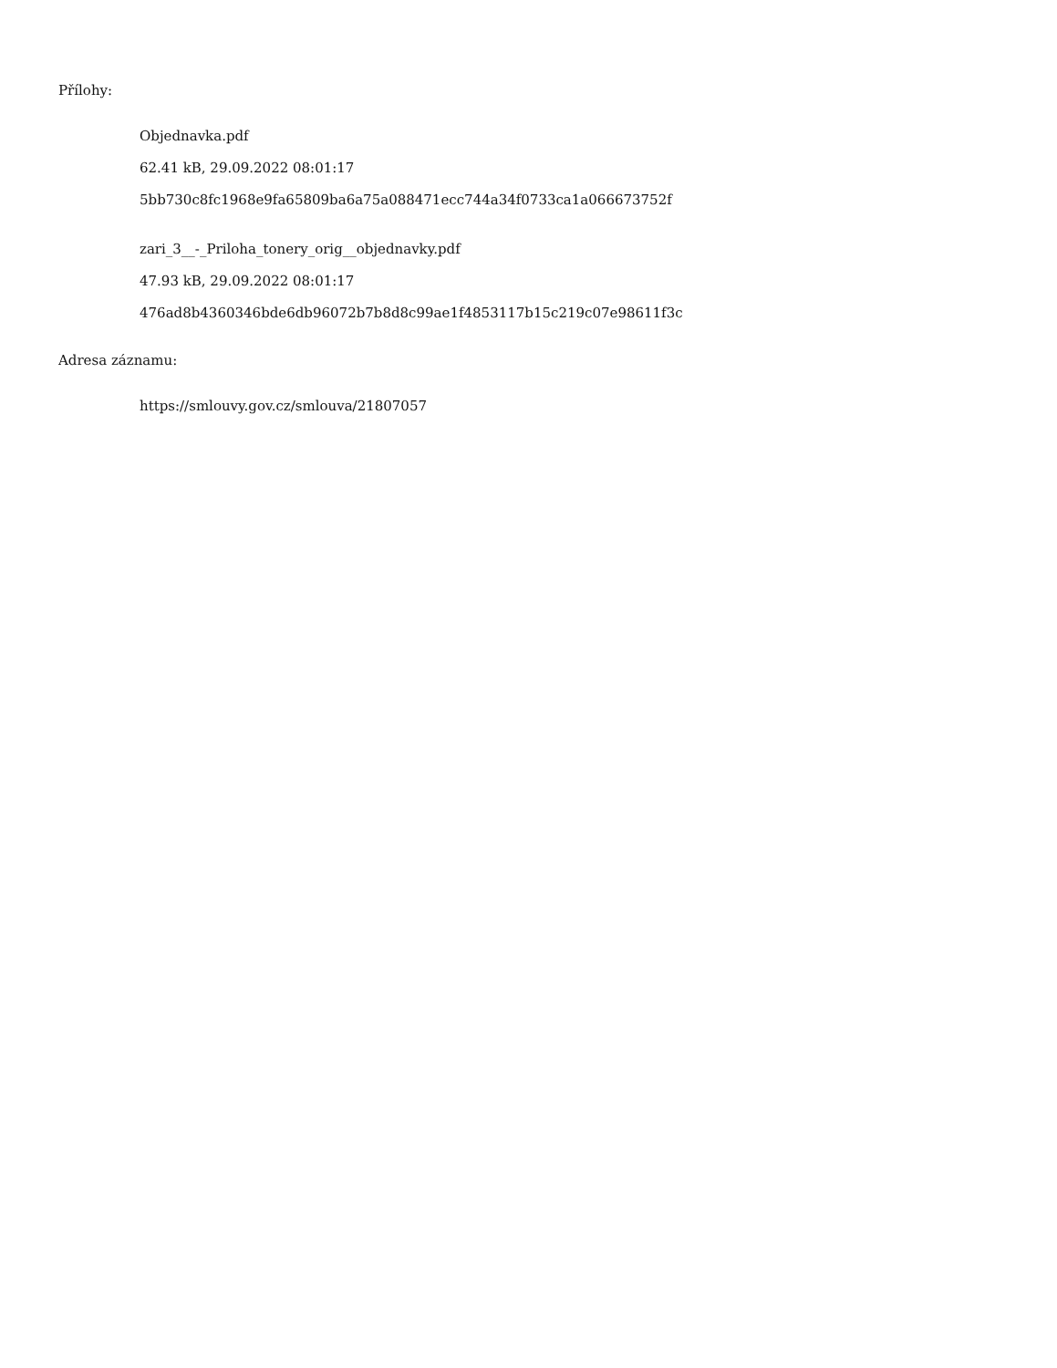Přílohy:
Objednavka.pdf
62.41 kB, 29.09.2022 08:01:17
5bb730c8fc1968e9fa65809ba6a75a088471ecc744a34f0733ca1a066673752f
zari_3__-_Priloha_tonery_orig__objednavky.pdf
47.93 kB, 29.09.2022 08:01:17
476ad8b4360346bde6db96072b7b8d8c99ae1f4853117b15c219c07e98611f3c
Adresa záznamu:
https://smlouvy.gov.cz/smlouva/21807057